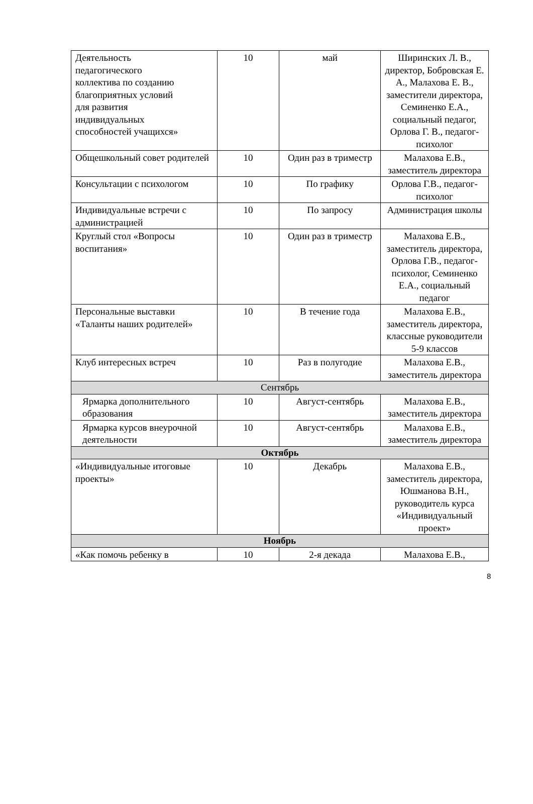| Деятельность педагогического коллектива по созданию благоприятных условий для развития индивидуальных способностей учащихся» | 10 | май | Ширинских Л. В., директор, Бобровская Е. А., Малахова Е. В., заместители директора, Семиненко Е.А., социальный педагог, Орлова Г. В., педагог- психолог |
| Общешкольный совет родителей | 10 | Один раз в триместр | Малахова Е.В., заместитель директора |
| Консультации с психологом | 10 | По графику | Орлова Г.В., педагог-психолог |
| Индивидуальные встречи с администрацией | 10 | По запросу | Администрация школы |
| Круглый стол «Вопросы воспитания» | 10 | Один раз в триместр | Малахова Е.В., заместитель директора, Орлова Г.В., педагог-психолог, Семиненко Е.А., социальный педагог |
| Персональные выставки «Таланты наших родителей» | 10 | В течение года | Малахова Е.В., заместитель директора, классные руководители 5-9 классов |
| Клуб интересных встреч | 10 | Раз в полугодие | Малахова Е.В., заместитель директора |
| Сентябрь | | | |
| Ярмарка дополнительного образования | 10 | Август-сентябрь | Малахова Е.В., заместитель директора |
| Ярмарка курсов внеурочной деятельности | 10 | Август-сентябрь | Малахова Е.В., заместитель директора |
| Октябрь | | | |
| «Индивидуальные итоговые проекты» | 10 | Декабрь | Малахова Е.В., заместитель директора, Юшманова В.Н., руководитель курса «Индивидуальный проект» |
| Ноябрь | | | |
| «Как помочь ребенку в | 10 | 2-я декада | Малахова Е.В., |
8